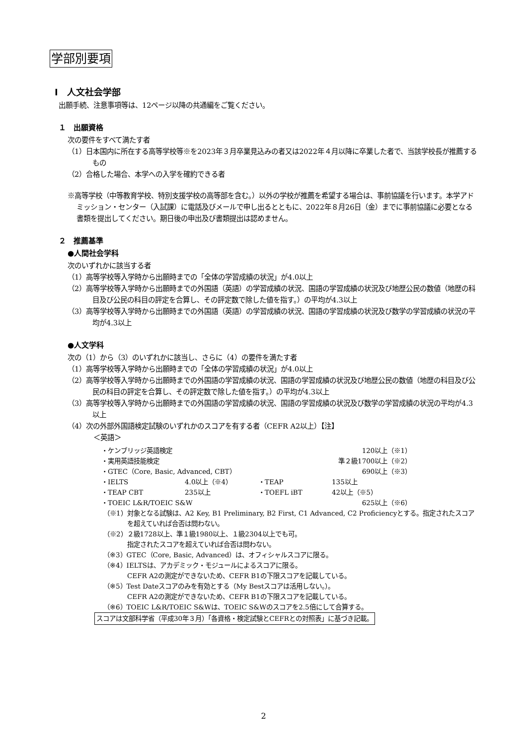学部別要項
Ⅰ　人文社会学部
出願手続、注意事項等は、12ページ以降の共通編をご覧ください。
１　出願資格
次の要件をすべて満たす者
（1）日本国内に所在する高等学校等※を2023年３月卒業見込みの者又は2022年４月以降に卒業した者で、当該学校長が推薦するもの
（2）合格した場合、本学への入学を確約できる者
※高等学校（中等教育学校、特別支援学校の高等部を含む。）以外の学校が推薦を希望する場合は、事前協議を行います。本学アドミッション・センター（入試課）に電話及びメールで申し出るとともに、2022年８月26日（金）までに事前協議に必要となる書類を提出してください。期日後の申出及び書類提出は認めません。
２　推薦基準
●人間社会学科
次のいずれかに該当する者
（1）高等学校等入学時から出願時までの「全体の学習成績の状況」が4.0以上
（2）高等学校等入学時から出願時までの外国語（英語）の学習成績の状況、国語の学習成績の状況及び地歴公民の数値（地歴の科目及び公民の科目の評定を合算し、その評定数で除した値を指す。）の平均が4.3以上
（3）高等学校等入学時から出願時までの外国語（英語）の学習成績の状況、国語の学習成績の状況及び数学の学習成績の状況の平均が4.3以上
●人文学科
次の（1）から（3）のいずれかに該当し、さらに（4）の要件を満たす者
（1）高等学校等入学時から出願時までの「全体の学習成績の状況」が4.0以上
（2）高等学校等入学時から出願時までの外国語の学習成績の状況、国語の学習成績の状況及び地歴公民の数値（地歴の科目及び公民の科目の評定を合算し、その評定数で除した値を指す。）の平均が4.3以上
（3）高等学校等入学時から出願時までの外国語の学習成績の状況、国語の学習成績の状況及び数学の学習成績の状況の平均が4.3以上
（4）次の外部外国語検定試験のいずれかのスコアを有する者（CEFR A2以上）【注】
＜英語＞
| ・ケンブリッジ英語検定 | | | 120以上（※1） |
| ・実用英語技能検定 | | | 準２級1700以上（※2） |
| ・GTEC（Core, Basic, Advanced, CBT） | | | 690以上（※3） |
| ・IELTS | 4.0以上（※4） | ・TEAP | 135以上 |
| ・TEAP CBT | 235以上 | ・TOEFL iBT | 42以上（※5） |
| ・TOEIC L&R/TOEIC S&W | | | 625以上（※6） |
（※1）対象となる試験は、A2 Key, B1 Preliminary, B2 First, C1 Advanced, C2 Proficiencyとする。指定されたスコアを超えていれば合否は問わない。
（※2）２級1728以上、準１級1980以上、１級2304以上でも可。
指定されたスコアを超えていれば合否は問わない。
（※3）GTEC（Core, Basic, Advanced）は、オフィシャルスコアに限る。
（※4）IELTSは、アカデミック・モジュールによるスコアに限る。
CEFR A2の測定ができないため、CEFR B1の下限スコアを記載している。
（※5）Test Dateスコアのみを有効とする（My Bestスコアは活用しない。）。
CEFR A2の測定ができないため、CEFR B1の下限スコアを記載している。
（※6）TOEIC L&R/TOEIC S&Wは、TOEIC S&Wのスコアを2.5倍にして合算する。
スコアは文部科学省（平成30年３月）「各資格・検定試験とCEFRとの対照表」に基づき記載。
2